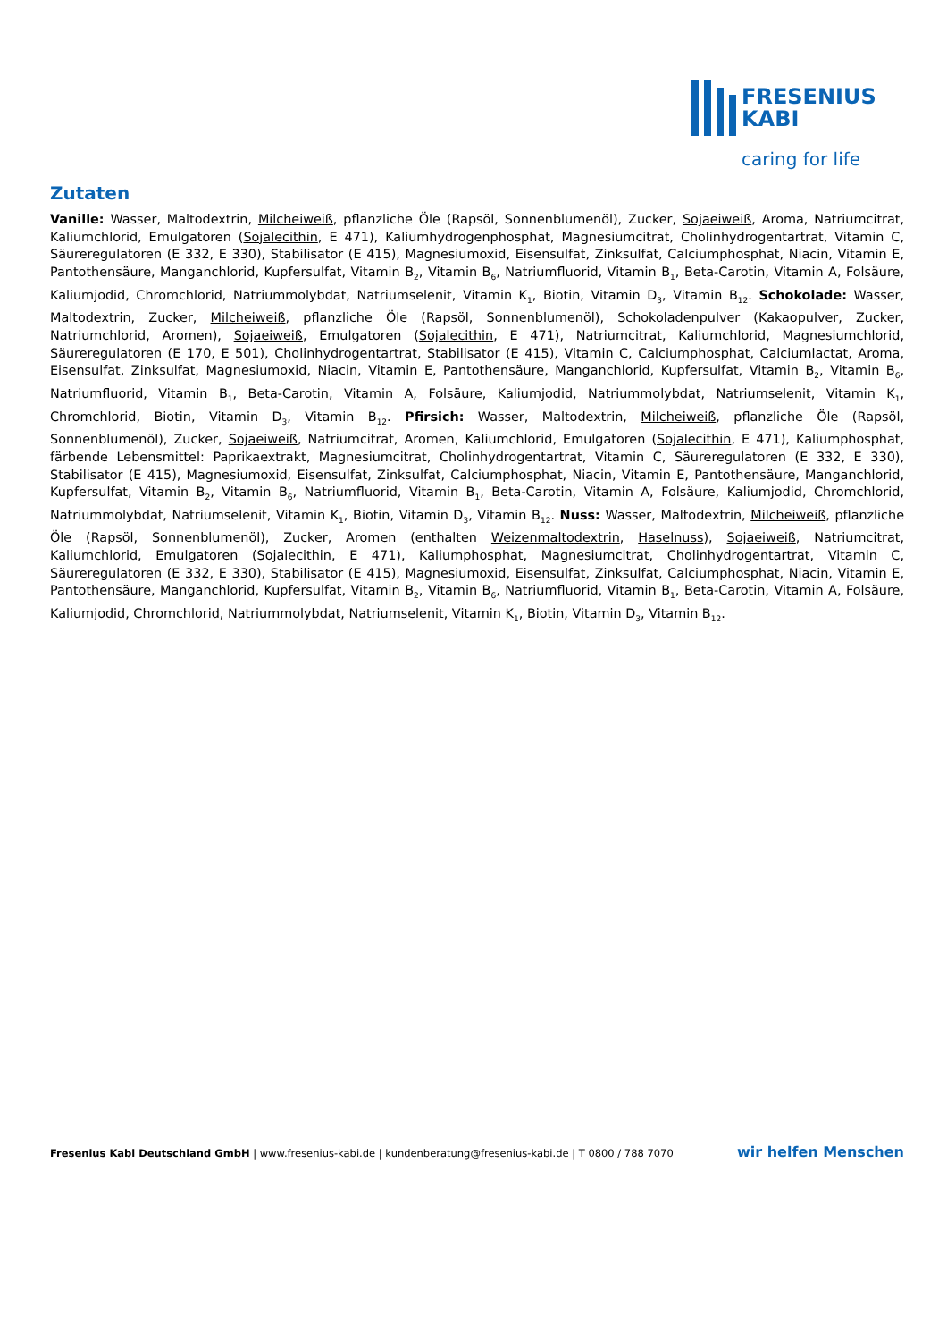FRESENIUS
KABI
caring for life
Zutaten
Vanille: Wasser, Maltodextrin, Milcheiweiß, pflanzliche Öle (Rapsöl, Sonnenblumenöl), Zucker, Sojaeiweiß, Aroma, Natriumcitrat, Kaliumchlorid, Emulgatoren (Sojalecithin, E 471), Kaliumhydrogenphosphat, Magnesiumcitrat, Cholinhydrogentartrat, Vitamin C, Säureregulatoren (E 332, E 330), Stabilisator (E 415), Magnesiumoxid, Eisensulfat, Zinksulfat, Calciumphosphat, Niacin, Vitamin E, Pantothensäure, Manganchlorid, Kupfersulfat, Vitamin B<sub>2</sub>, Vitamin B<sub>6</sub>, Natriumfluorid, Vitamin B<sub>1</sub>, Beta-Carotin, Vitamin A, Folsäure, Kaliumjodid, Chromchlorid, Natriummolybdat, Natriumselenit, Vitamin K<sub>1</sub>, Biotin, Vitamin D<sub>3</sub>, Vitamin B<sub>12</sub>. Schokolade: Wasser, Maltodextrin, Zucker, Milcheiweiß, pflanzliche Öle (Rapsöl, Sonnenblumenöl), Schokoladenpulver (Kakaopulver, Zucker, Natriumchlorid, Aromen), Sojaeiweiß, Emulgatoren (Sojalecithin, E 471), Natriumcitrat, Kaliumchlorid, Magnesiumchlorid, Säureregulatoren (E 170, E 501), Cholinhydrogentartrat, Stabilisator (E 415), Vitamin C, Calciumphosphat, Calciumlactat, Aroma, Eisensulfat, Zinksulfat, Magnesiumoxid, Niacin, Vitamin E, Pantothensäure, Manganchlorid, Kupfersulfat, Vitamin B<sub>2</sub>, Vitamin B<sub>6</sub>, Natriumfluorid, Vitamin B<sub>1</sub>, Beta-Carotin, Vitamin A, Folsäure, Kaliumjodid, Natriummolybdat, Natriumselenit, Vitamin K<sub>1</sub>, Chromchlorid, Biotin, Vitamin D<sub>3</sub>, Vitamin B<sub>12</sub>. Pfirsich: Wasser, Maltodextrin, Milcheiweiß, pflanzliche Öle (Rapsöl, Sonnenblumenöl), Zucker, Sojaeiweiß, Natriumcitrat, Aromen, Kaliumchlorid, Emulgatoren (Sojalecithin, E 471), Kaliumphosphat, färbende Lebensmittel: Paprikaextrakt, Magnesiumcitrat, Cholinhydrogentartrat, Vitamin C, Säureregulatoren (E 332, E 330), Stabilisator (E 415), Magnesiumoxid, Eisensulfat, Zinksulfat, Calciumphosphat, Niacin, Vitamin E, Pantothensäure, Manganchlorid, Kupfersulfat, Vitamin B<sub>2</sub>, Vitamin B<sub>6</sub>, Natriumfluorid, Vitamin B<sub>1</sub>, Beta-Carotin, Vitamin A, Folsäure, Kaliumjodid, Chromchlorid, Natriummolybdat, Natriumselenit, Vitamin K<sub>1</sub>, Biotin, Vitamin D<sub>3</sub>, Vitamin B<sub>12</sub>. Nuss: Wasser, Maltodextrin, Milcheiweiß, pflanzliche Öle (Rapsöl, Sonnenblumenöl), Zucker, Aromen (enthalten Weizenmaltodextrin, Haselnuss), Sojaeiweiß, Natriumcitrat, Kaliumchlorid, Emulgatoren (Sojalecithin, E 471), Kaliumphosphat, Magnesiumcitrat, Cholinhydrogentartrat, Vitamin C, Säureregulatoren (E 332, E 330), Stabilisator (E 415), Magnesiumoxid, Eisensulfat, Zinksulfat, Calciumphosphat, Niacin, Vitamin E, Pantothensäure, Manganchlorid, Kupfersulfat, Vitamin B<sub>2</sub>, Vitamin B<sub>6</sub>, Natriumfluorid, Vitamin B<sub>1</sub>, Beta-Carotin, Vitamin A, Folsäure, Kaliumjodid, Chromchlorid, Natriummolybdat, Natriumselenit, Vitamin K<sub>1</sub>, Biotin, Vitamin D<sub>3</sub>, Vitamin B<sub>12</sub>.
Fresenius Kabi Deutschland GmbH | www.fresenius-kabi.de | kundenberatung@fresenius-kabi.de | T 0800 / 788 7070 wir helfen Menschen